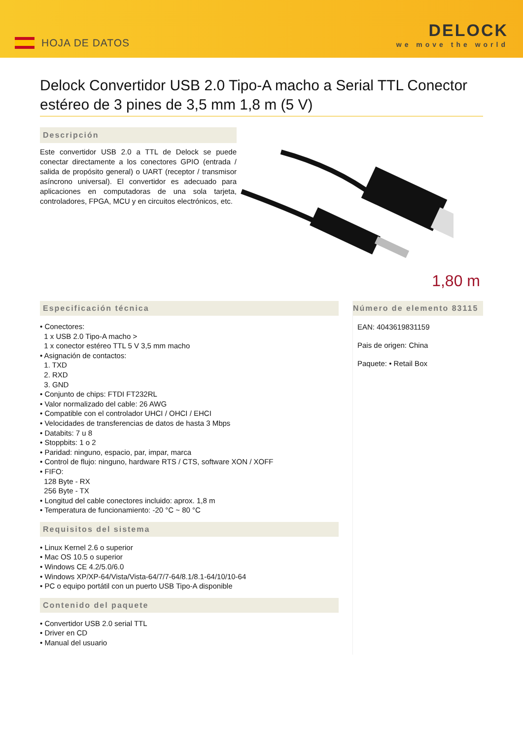HOJA DE DATOS
DELOCK
we move the world
Delock Convertidor USB 2.0 Tipo-A macho a Serial TTL Conector estéreo de 3 pines de 3,5 mm 1,8 m (5 V)
Descripción
Este convertidor USB 2.0 a TTL de Delock se puede conectar directamente a los conectores GPIO (entrada / salida de propósito general) o UART (receptor / transmisor asíncrono universal). El convertidor es adecuado para aplicaciones en computadoras de una sola tarjeta, controladores, FPGA, MCU y en circuitos electrónicos, etc.
1,80 m
Especificación técnica
• Conectores:
1 x USB 2.0 Tipo-A macho >
1 x conector estéreo TTL 5 V 3,5 mm macho
• Asignación de contactos:
1. TXD
2. RXD
3. GND
• Conjunto de chips: FTDI FT232RL
• Valor normalizado del cable: 26 AWG
• Compatible con el controlador UHCI / OHCI / EHCI
• Velocidades de transferencias de datos de hasta 3 Mbps
• Databits: 7 u 8
• Stoppbits: 1 o 2
• Paridad: ninguno, espacio, par, impar, marca
• Control de flujo: ninguno, hardware RTS / CTS, software XON / XOFF
• FIFO:
128 Byte - RX
256 Byte - TX
• Longitud del cable conectores incluido: aprox. 1,8 m
• Temperatura de funcionamiento: -20 °C ~ 80 °C
Requisitos del sistema
• Linux Kernel 2.6 o superior
• Mac OS 10.5 o superior
• Windows CE 4.2/5.0/6.0
• Windows XP/XP-64/Vista/Vista-64/7/7-64/8.1/8.1-64/10/10-64
• PC o equipo portátil con un puerto USB Tipo-A disponible
Contenido del paquete
• Convertidor USB 2.0 serial TTL
• Driver en CD
• Manual del usuario
Número de elemento 83115
EAN: 4043619831159
Pais de origen: China
Paquete: • Retail Box